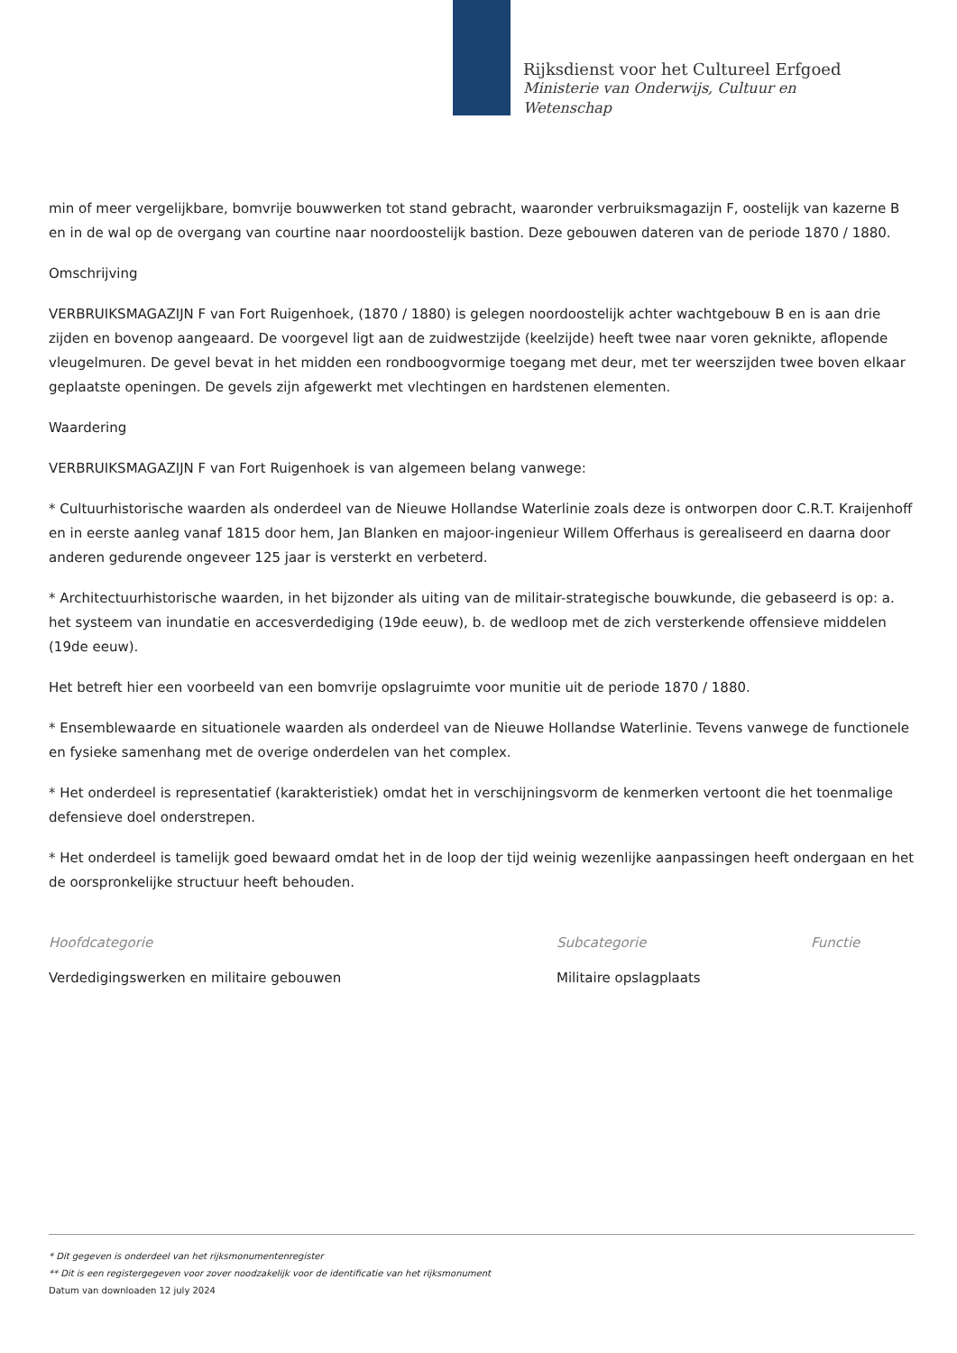Rijksdienst voor het Cultureel Erfgoed
Ministerie van Onderwijs, Cultuur en
Wetenschap
min of meer vergelijkbare, bomvrije bouwwerken tot stand gebracht, waaronder verbruiksmagazijn F, oostelijk van kazerne B en in de wal op de overgang van courtine naar noordoostelijk bastion. Deze gebouwen dateren van de periode 1870 / 1880.
Omschrijving
VERBRUIKSMAGAZIJN F van Fort Ruigenhoek, (1870 / 1880) is gelegen noordoostelijk achter wachtgebouw B en is aan drie zijden en bovenop aangeaard. De voorgevel ligt aan de zuidwestzijde (keelzijde) heeft twee naar voren geknikte, aflopende vleugelmuren. De gevel bevat in het midden een rondboogvormige toegang met deur, met ter weerszijden twee boven elkaar geplaatste openingen. De gevels zijn afgewerkt met vlechtingen en hardstenen elementen.
Waardering
VERBRUIKSMAGAZIJN F van Fort Ruigenhoek is van algemeen belang vanwege:
* Cultuurhistorische waarden als onderdeel van de Nieuwe Hollandse Waterlinie zoals deze is ontworpen door C.R.T. Kraijenhoff en in eerste aanleg vanaf 1815 door hem, Jan Blanken en majoor-ingenieur Willem Offerhaus is gerealiseerd en daarna door anderen gedurende ongeveer 125 jaar is versterkt en verbeterd.
* Architectuurhistorische waarden, in het bijzonder als uiting van de militair-strategische bouwkunde, die gebaseerd is op: a. het systeem van inundatie en accesverdediging (19de eeuw), b. de wedloop met de zich versterkende offensieve middelen (19de eeuw).
Het betreft hier een voorbeeld van een bomvrije opslagruimte voor munitie uit de periode 1870 / 1880.
* Ensemblewaarde en situationele waarden als onderdeel van de Nieuwe Hollandse Waterlinie. Tevens vanwege de functionele en fysieke samenhang met de overige onderdelen van het complex.
* Het onderdeel is representatief (karakteristiek) omdat het in verschijningsvorm de kenmerken vertoont die het toenmalige defensieve doel onderstrepen.
* Het onderdeel is tamelijk goed bewaard omdat het in de loop der tijd weinig wezenlijke aanpassingen heeft ondergaan en het de oorspronkelijke structuur heeft behouden.
Hoofdcategorie
Verdedigingswerken en militaire gebouwen
Subcategorie
Militaire opslagplaats
Functie
* Dit gegeven is onderdeel van het rijksmonumentenregister
** Dit is een registergegeven voor zover noodzakelijk voor de identificatie van het rijksmonument
Datum van downloaden 12 july 2024